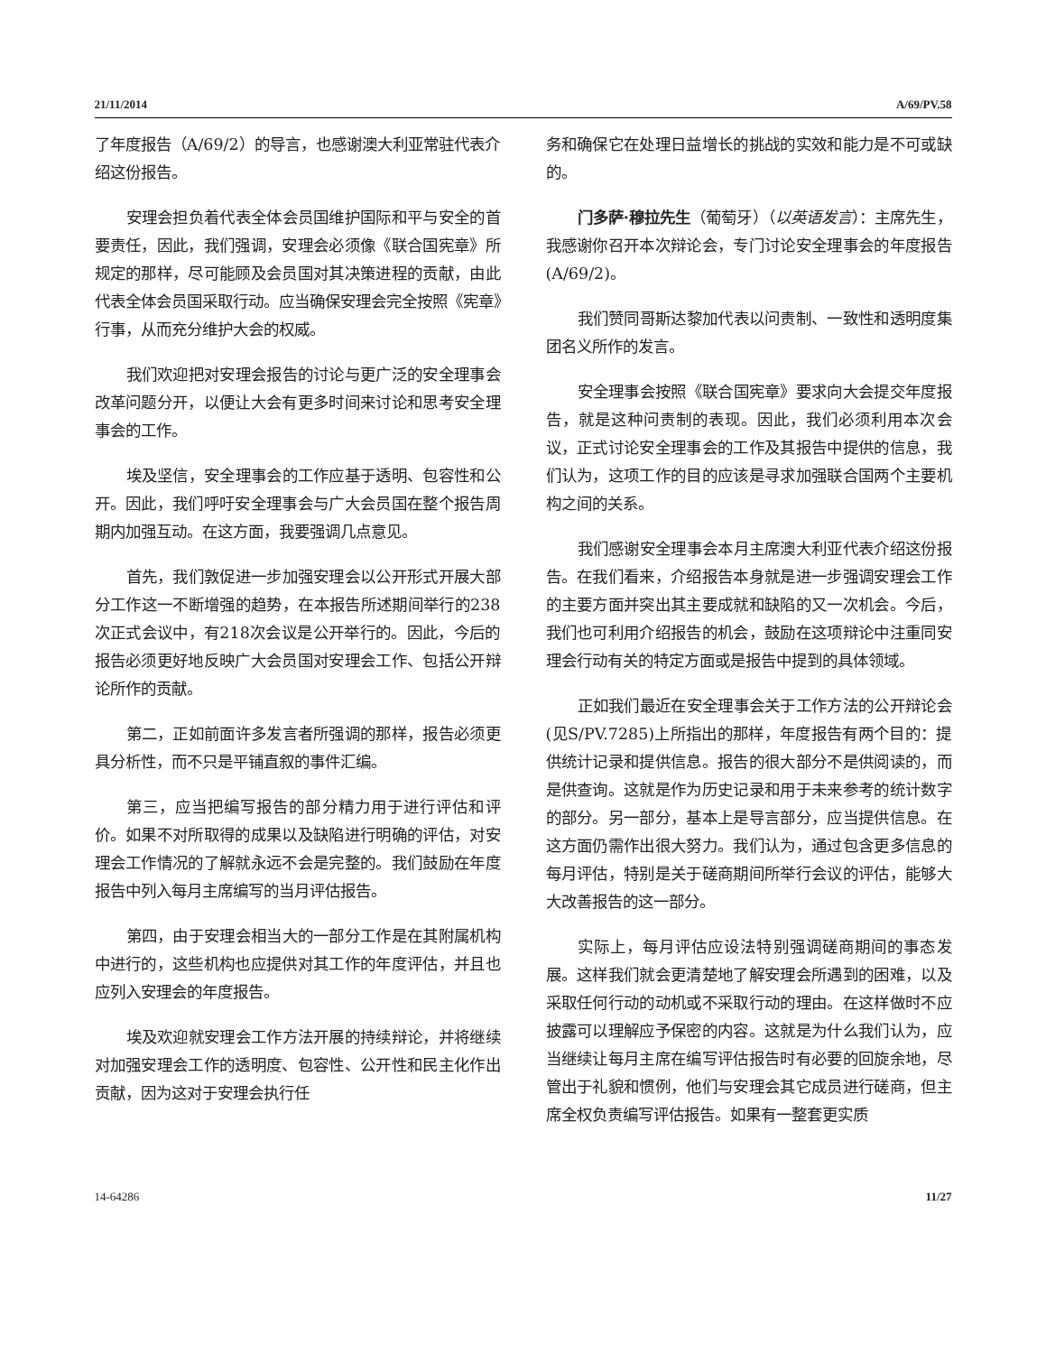21/11/2014 A/69/PV.58
了年度报告（A/69/2）的导言，也感谢澳大利亚常驻代表介绍这份报告。
安理会担负着代表全体会员国维护国际和平与安全的首要责任，因此，我们强调，安理会必须像《联合国宪章》所规定的那样，尽可能顾及会员国对其决策进程的贡献，由此代表全体会员国采取行动。应当确保安理会完全按照《宪章》行事，从而充分维护大会的权威。
我们欢迎把对安理会报告的讨论与更广泛的安全理事会改革问题分开，以便让大会有更多时间来讨论和思考安全理事会的工作。
埃及坚信，安全理事会的工作应基于透明、包容性和公开。因此，我们呼吁安全理事会与广大会员国在整个报告周期内加强互动。在这方面，我要强调几点意见。
首先，我们敦促进一步加强安理会以公开形式开展大部分工作这一不断增强的趋势，在本报告所述期间举行的238次正式会议中，有218次会议是公开举行的。因此，今后的报告必须更好地反映广大会员国对安理会工作、包括公开辩论所作的贡献。
第二，正如前面许多发言者所强调的那样，报告必须更具分析性，而不只是平铺直叙的事件汇编。
第三，应当把编写报告的部分精力用于进行评估和评价。如果不对所取得的成果以及缺陷进行明确的评估，对安理会工作情况的了解就永远不会是完整的。我们鼓励在年度报告中列入每月主席编写的当月评估报告。
第四，由于安理会相当大的一部分工作是在其附属机构中进行的，这些机构也应提供对其工作的年度评估，并且也应列入安理会的年度报告。
埃及欢迎就安理会工作方法开展的持续辩论，并将继续对加强安理会工作的透明度、包容性、公开性和民主化作出贡献，因为这对于安理会执行任
务和确保它在处理日益增长的挑战的实效和能力是不可或缺的。
门多萨·穆拉先生（葡萄牙）（以英语发言）：主席先生，我感谢你召开本次辩论会，专门讨论安全理事会的年度报告(A/69/2)。
我们赞同哥斯达黎加代表以问责制、一致性和透明度集团名义所作的发言。
安全理事会按照《联合国宪章》要求向大会提交年度报告，就是这种问责制的表现。因此，我们必须利用本次会议，正式讨论安全理事会的工作及其报告中提供的信息，我们认为，这项工作的目的应该是寻求加强联合国两个主要机构之间的关系。
我们感谢安全理事会本月主席澳大利亚代表介绍这份报告。在我们看来，介绍报告本身就是进一步强调安理会工作的主要方面并突出其主要成就和缺陷的又一次机会。今后，我们也可利用介绍报告的机会，鼓励在这项辩论中注重同安理会行动有关的特定方面或是报告中提到的具体领域。
正如我们最近在安全理事会关于工作方法的公开辩论会(见S/PV.7285)上所指出的那样，年度报告有两个目的：提供统计记录和提供信息。报告的很大部分不是供阅读的，而是供查询。这就是作为历史记录和用于未来参考的统计数字的部分。另一部分，基本上是导言部分，应当提供信息。在这方面仍需作出很大努力。我们认为，通过包含更多信息的每月评估，特别是关于磋商期间所举行会议的评估，能够大大改善报告的这一部分。
实际上，每月评估应设法特别强调磋商期间的事态发展。这样我们就会更清楚地了解安理会所遇到的困难，以及采取任何行动的动机或不采取行动的理由。在这样做时不应披露可以理解应予保密的内容。这就是为什么我们认为，应当继续让每月主席在编写评估报告时有必要的回旋余地，尽管出于礼貌和惯例，他们与安理会其它成员进行磋商，但主席全权负责编写评估报告。如果有一整套更实质
14-64286 11/27